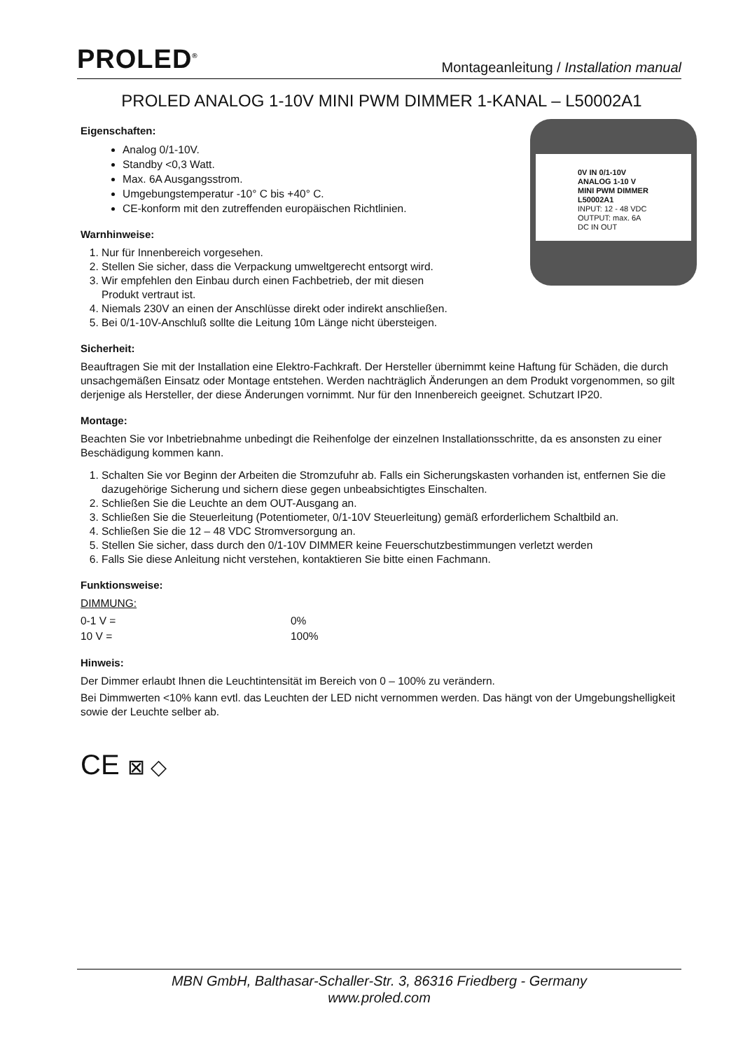PROLED<sup>®</sup>
Montageanleitung / Installation manual
PROLED ANALOG 1-10V MINI PWM DIMMER 1-KANAL – L50002A1
0V IN 0/1-10V
ANALOG 1-10 V
MINI PWM DIMMER
L50002A1
INPUT: 12 - 48 VDC
OUTPUT: max. 6A
DC IN OUT
Eigenschaften:
Analog 0/1-10V.
Standby <0,3 Watt.
Max. 6A Ausgangsstrom.
Umgebungstemperatur -10° C bis +40° C.
CE-konform mit den zutreffenden europäischen Richtlinien.
Warnhinweise:
1. Nur für Innenbereich vorgesehen.
2. Stellen Sie sicher, dass die Verpackung umweltgerecht entsorgt wird.
3. Wir empfehlen den Einbau durch einen Fachbetrieb, der mit diesen
Produkt vertraut ist.
4. Niemals 230V an einen der Anschlüsse direkt oder indirekt anschließen.
5. Bei 0/1-10V-Anschluß sollte die Leitung 10m Länge nicht übersteigen.
Sicherheit:
Beauftragen Sie mit der Installation eine Elektro-Fachkraft. Der Hersteller übernimmt keine Haftung für Schäden, die durch unsachgemäßen Einsatz oder Montage entstehen. Werden nachträglich Änderungen an dem Produkt vorgenommen, so gilt derjenige als Hersteller, der diese Änderungen vornimmt. Nur für den Innenbereich geeignet. Schutzart IP20.
Montage:
Beachten Sie vor Inbetriebnahme unbedingt die Reihenfolge der einzelnen Installationsschritte, da es ansonsten zu einer Beschädigung kommen kann.
1. Schalten Sie vor Beginn der Arbeiten die Stromzufuhr ab. Falls ein Sicherungskasten vorhanden ist, entfernen Sie die dazugehörige Sicherung und sichern diese gegen unbeabsichtigtes Einschalten.
2. Schließen Sie die Leuchte an dem OUT-Ausgang an.
3. Schließen Sie die Steuerleitung (Potentiometer, 0/1-10V Steuerleitung) gemäß erforderlichem Schaltbild an.
4. Schließen Sie die 12 – 48 VDC Stromversorgung an.
5. Stellen Sie sicher, dass durch den 0/1-10V DIMMER keine Feuerschutzbestimmungen verletzt werden
6. Falls Sie diese Anleitung nicht verstehen, kontaktieren Sie bitte einen Fachmann.
Funktionsweise:
DIMMUNG:
| 0-1 V = | 0% |
| 10 V = | 100% |
Hinweis:
Der Dimmer erlaubt Ihnen die Leuchtintensität im Bereich von 0 – 100% zu verändern.
Bei Dimmwerten <10% kann evtl. das Leuchten der LED nicht vernommen werden. Das hängt von der Umgebungshelligkeit sowie der Leuchte selber ab.
CE ⊠ ◇
MBN GmbH, Balthasar-Schaller-Str. 3, 86316 Friedberg - Germany
www.proled.com